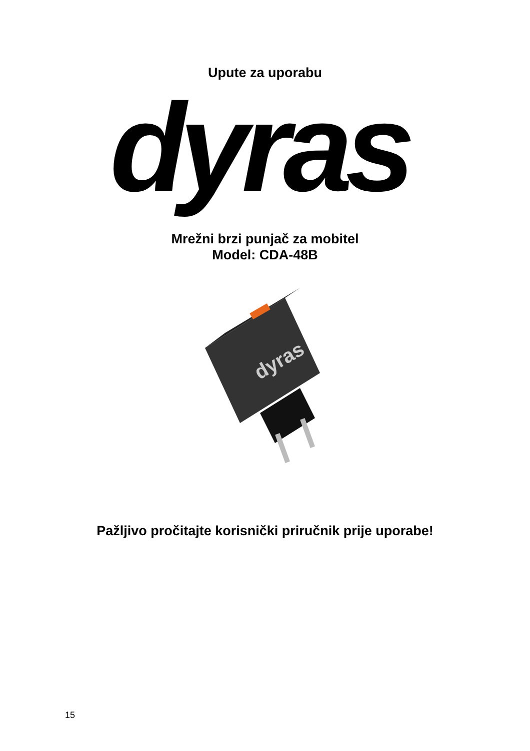Upute za uporabu
dyras
Mrežni brzi punjač za mobitel
Model: CDA-48B
dyras
Pažljivo pročitajte korisnički priručnik prije uporabe!
15